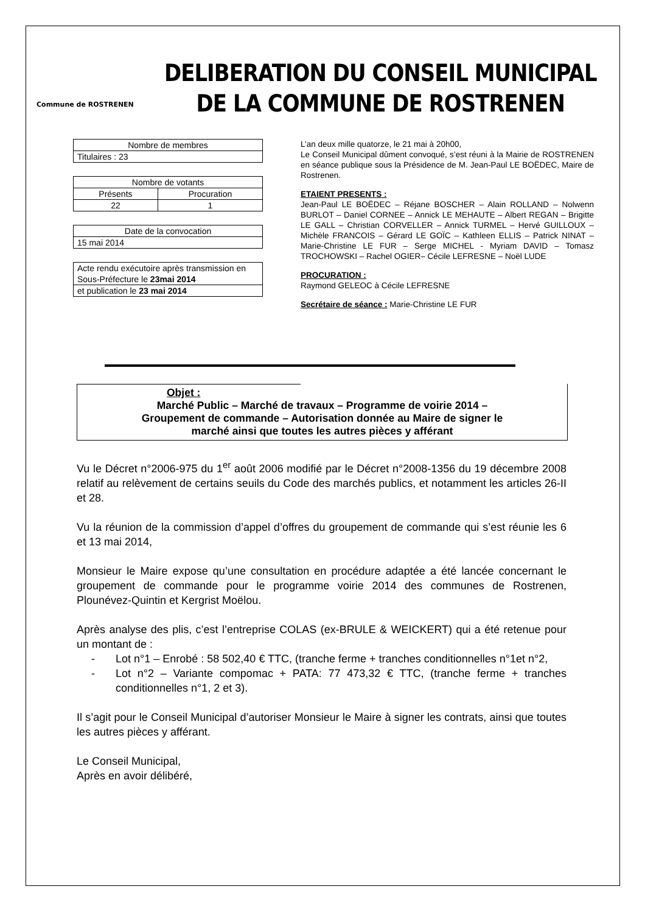Commune de ROSTRENEN
DELIBERATION DU CONSEIL MUNICIPAL
DE LA COMMUNE DE ROSTRENEN
| Nombre de membres |
| Titulaires : 23 |
| Nombre de votants | |
| Présents | Procuration |
| 22 | 1 |
| Date de la convocation |
| 15 mai 2014 |
| Acte rendu exécutoire après transmission en Sous-Préfecture le 23mai 2014 |
| et publication le 23 mai 2014 |
L’an deux mille quatorze, le 21 mai à 20h00,
Le Conseil Municipal dûment convoqué, s’est réuni à la Mairie de ROSTRENEN en séance publique sous la Présidence de M. Jean-Paul LE BOËDEC, Maire de Rostrenen.
ETAIENT PRESENTS :
Jean-Paul LE BOËDEC – Réjane BOSCHER – Alain ROLLAND – Nolwenn BURLOT – Daniel CORNEE – Annick LE MEHAUTE – Albert REGAN – Brigitte LE GALL – Christian CORVELLER – Annick TURMEL – Hervé GUILLOUX – Michèle FRANCOIS – Gérard LE GOÏC – Kathleen ELLIS – Patrick NINAT – Marie-Christine LE FUR – Serge MICHEL - Myriam DAVID – Tomasz TROCHOWSKI – Rachel OGIER– Cécile LEFRESNE – Noël LUDE
PROCURATION :
Raymond GELEOC à Cécile LEFRESNE
Secrétaire de séance : Marie-Christine LE FUR
Objet :
Marché Public – Marché de travaux – Programme de voirie 2014 –
Groupement de commande – Autorisation donnée au Maire de signer le
marché ainsi que toutes les autres pièces y afférant
Vu le Décret n°2006-975 du 1<sup>er</sup> août 2006 modifié par le Décret n°2008-1356 du 19 décembre 2008 relatif au relèvement de certains seuils du Code des marchés publics, et notamment les articles 26-II et 28.
Vu la réunion de la commission d’appel d’offres du groupement de commande qui s’est réunie les 6 et 13 mai 2014,
Monsieur le Maire expose qu’une consultation en procédure adaptée a été lancée concernant le groupement de commande pour le programme voirie 2014 des communes de Rostrenen, Plounévez-Quintin et Kergrist Moëlou.
Après analyse des plis, c’est l’entreprise COLAS (ex-BRULE & WEICKERT) qui a été retenue pour un montant de :
- Lot n°1 – Enrobé : 58 502,40 € TTC, (tranche ferme + tranches conditionnelles n°1et n°2,
- Lot n°2 – Variante compomac + PATA: 77 473,32 € TTC, (tranche ferme + tranches conditionnelles n°1, 2 et 3).
Il s’agit pour le Conseil Municipal d’autoriser Monsieur le Maire à signer les contrats, ainsi que toutes les autres pièces y afférant.
Le Conseil Municipal,
Après en avoir délibéré,